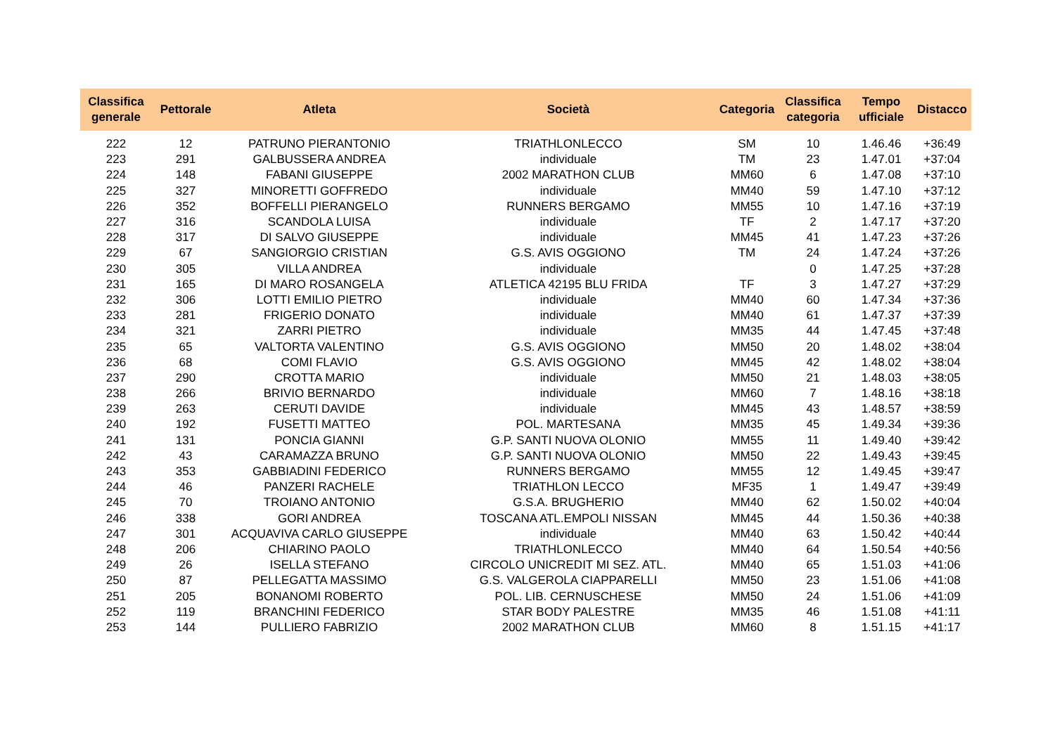| Classifica generale | Pettorale | Atleta | Società | Categoria | Classifica categoria | Tempo ufficiale | Distacco |
| --- | --- | --- | --- | --- | --- | --- | --- |
| 222 | 12 | PATRUNO PIERANTONIO | TRIATHLONLECCO | SM | 10 | 1.46.46 | +36:49 |
| 223 | 291 | GALBUSSERA ANDREA | individuale | TM | 23 | 1.47.01 | +37:04 |
| 224 | 148 | FABANI GIUSEPPE | 2002 MARATHON CLUB | MM60 | 6 | 1.47.08 | +37:10 |
| 225 | 327 | MINORETTI GOFFREDO | individuale | MM40 | 59 | 1.47.10 | +37:12 |
| 226 | 352 | BOFFELLI PIERANGELO | RUNNERS BERGAMO | MM55 | 10 | 1.47.16 | +37:19 |
| 227 | 316 | SCANDOLA LUISA | individuale | TF | 2 | 1.47.17 | +37:20 |
| 228 | 317 | DI SALVO GIUSEPPE | individuale | MM45 | 41 | 1.47.23 | +37:26 |
| 229 | 67 | SANGIORGIO CRISTIAN | G.S. AVIS OGGIONO | TM | 24 | 1.47.24 | +37:26 |
| 230 | 305 | VILLA ANDREA | individuale | | 0 | 1.47.25 | +37:28 |
| 231 | 165 | DI MARO ROSANGELA | ATLETICA 42195 BLU FRIDA | TF | 3 | 1.47.27 | +37:29 |
| 232 | 306 | LOTTI EMILIO PIETRO | individuale | MM40 | 60 | 1.47.34 | +37:36 |
| 233 | 281 | FRIGERIO DONATO | individuale | MM40 | 61 | 1.47.37 | +37:39 |
| 234 | 321 | ZARRI PIETRO | individuale | MM35 | 44 | 1.47.45 | +37:48 |
| 235 | 65 | VALTORTA VALENTINO | G.S. AVIS OGGIONO | MM50 | 20 | 1.48.02 | +38:04 |
| 236 | 68 | COMI FLAVIO | G.S. AVIS OGGIONO | MM45 | 42 | 1.48.02 | +38:04 |
| 237 | 290 | CROTTA MARIO | individuale | MM50 | 21 | 1.48.03 | +38:05 |
| 238 | 266 | BRIVIO BERNARDO | individuale | MM60 | 7 | 1.48.16 | +38:18 |
| 239 | 263 | CERUTI DAVIDE | individuale | MM45 | 43 | 1.48.57 | +38:59 |
| 240 | 192 | FUSETTI MATTEO | POL. MARTESANA | MM35 | 45 | 1.49.34 | +39:36 |
| 241 | 131 | PONCIA GIANNI | G.P. SANTI NUOVA OLONIO | MM55 | 11 | 1.49.40 | +39:42 |
| 242 | 43 | CARAMAZZA BRUNO | G.P. SANTI NUOVA OLONIO | MM50 | 22 | 1.49.43 | +39:45 |
| 243 | 353 | GABBIADINI FEDERICO | RUNNERS BERGAMO | MM55 | 12 | 1.49.45 | +39:47 |
| 244 | 46 | PANZERI RACHELE | TRIATHLON LECCO | MF35 | 1 | 1.49.47 | +39:49 |
| 245 | 70 | TROIANO ANTONIO | G.S.A. BRUGHERIO | MM40 | 62 | 1.50.02 | +40:04 |
| 246 | 338 | GORI ANDREA | TOSCANA ATL.EMPOLI NISSAN | MM45 | 44 | 1.50.36 | +40:38 |
| 247 | 301 | ACQUAVIVA CARLO GIUSEPPE | individuale | MM40 | 63 | 1.50.42 | +40:44 |
| 248 | 206 | CHIARINO PAOLO | TRIATHLONLECCO | MM40 | 64 | 1.50.54 | +40:56 |
| 249 | 26 | ISELLA STEFANO | CIRCOLO UNICREDIT MI SEZ. ATL. | MM40 | 65 | 1.51.03 | +41:06 |
| 250 | 87 | PELLEGATTA MASSIMO | G.S. VALGEROLA CIAPPARELLI | MM50 | 23 | 1.51.06 | +41:08 |
| 251 | 205 | BONANOMI ROBERTO | POL. LIB. CERNUSCHESE | MM50 | 24 | 1.51.06 | +41:09 |
| 252 | 119 | BRANCHINI FEDERICO | STAR BODY PALESTRE | MM35 | 46 | 1.51.08 | +41:11 |
| 253 | 144 | PULLIERO FABRIZIO | 2002 MARATHON CLUB | MM60 | 8 | 1.51.15 | +41:17 |